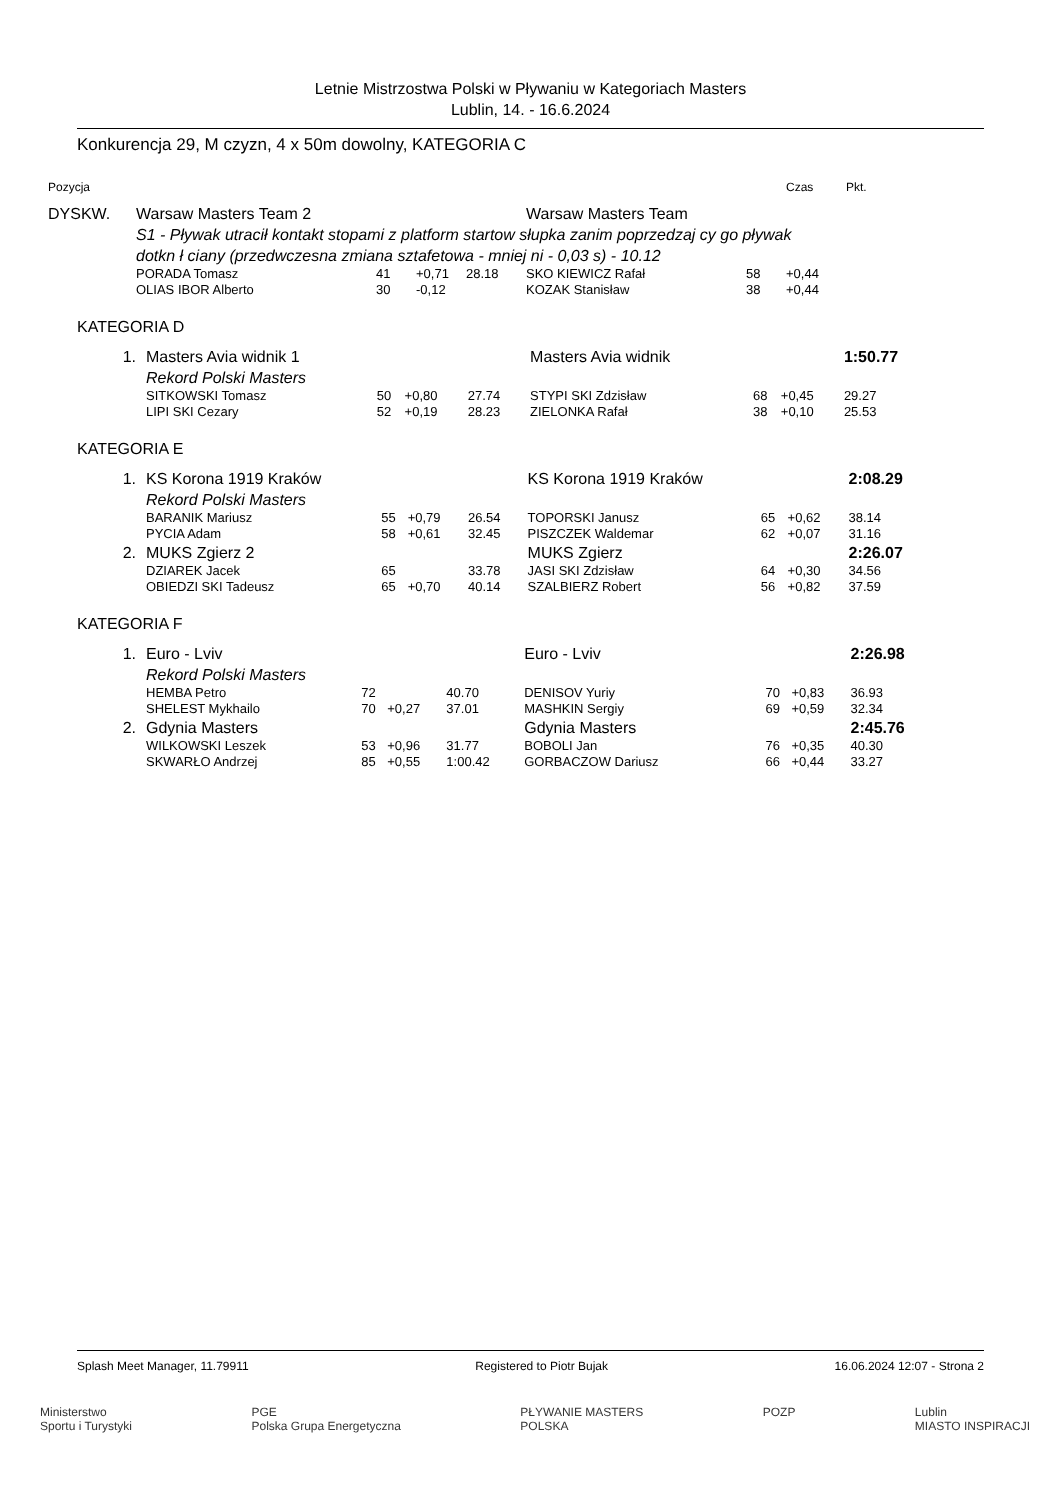Letnie Mistrzostwa Polski w Pływaniu w Kategoriach Masters
Lublin, 14. - 16.6.2024
Konkurencja 29, M czyzn, 4 x 50m dowolny, KATEGORIA C
| Pozycja | | | | | | | Czas | Pkt. |
| DYSKW. | Warsaw Masters Team 2 | | | | Warsaw Masters Team | | | |
| | S1 - Pływak utracił kontakt stopami z platform startow słupka zanim poprzedzaj cy go pływak dotkn ł ciany (przedwczesna zmiana sztafetowa - mniej ni - 0,03 s) - 10.12 | | | | | | | |
| | PORADA Tomasz | 41 | +0,71 | 28.18 | SKO KIEWICZ Rafał | 58 | +0,44 | |
| | OLIAS IBOR Alberto | 30 | -0,12 | | KOZAK Stanisław | 38 | +0,44 | |
KATEGORIA D
| 1. | Masters Avia widnik 1 | | | | Masters Avia widnik | | | 1:50.77 |
| | Rekord Polski Masters | | | | | | | |
| | SITKOWSKI Tomasz | 50 | +0,80 | 27.74 | STYPI SKI Zdzisław | 68 | +0,45 | 29.27 |
| | LIPI SKI Cezary | 52 | +0,19 | 28.23 | ZIELONKA Rafał | 38 | +0,10 | 25.53 |
KATEGORIA E
| 1. | KS Korona 1919 Kraków | | | | KS Korona 1919 Kraków | | | 2:08.29 |
| | Rekord Polski Masters | | | | | | | |
| | BARANIK Mariusz | 55 | +0,79 | 26.54 | TOPORSKI Janusz | 65 | +0,62 | 38.14 |
| | PYCIA Adam | 58 | +0,61 | 32.45 | PISZCZEK Waldemar | 62 | +0,07 | 31.16 |
| 2. | MUKS Zgierz 2 | | | | MUKS Zgierz | | | 2:26.07 |
| | DZIAREK Jacek | 65 | | 33.78 | JASI SKI Zdzisław | 64 | +0,30 | 34.56 |
| | OBIEDZI SKI Tadeusz | 65 | +0,70 | 40.14 | SZALBIERZ Robert | 56 | +0,82 | 37.59 |
KATEGORIA F
| 1. | Euro - Lviv | | | | Euro - Lviv | | | 2:26.98 |
| | Rekord Polski Masters | | | | | | | |
| | HEMBA Petro | 72 | | 40.70 | DENISOV Yuriy | 70 | +0,83 | 36.93 |
| | SHELEST Mykhailo | 70 | +0,27 | 37.01 | MASHKIN Sergiy | 69 | +0,59 | 32.34 |
| 2. | Gdynia Masters | | | | Gdynia Masters | | | 2:45.76 |
| | WILKOWSKI Leszek | 53 | +0,96 | 31.77 | BOBOLI Jan | 76 | +0,35 | 40.30 |
| | SKWARŁO Andrzej | 85 | +0,55 | 1:00.42 | GORBACZOW Dariusz | 66 | +0,44 | 33.27 |
Splash Meet Manager, 11.79911 Registered to Piotr Bujak 16.06.2024 12:07 - Strona 2
Ministerstwo
Sportu i Turystyki PGE
Polska Grupa Energetyczna PŁYWANIE MASTERS
POLSKA POZP Lublin
MIASTO INSPIRACJI